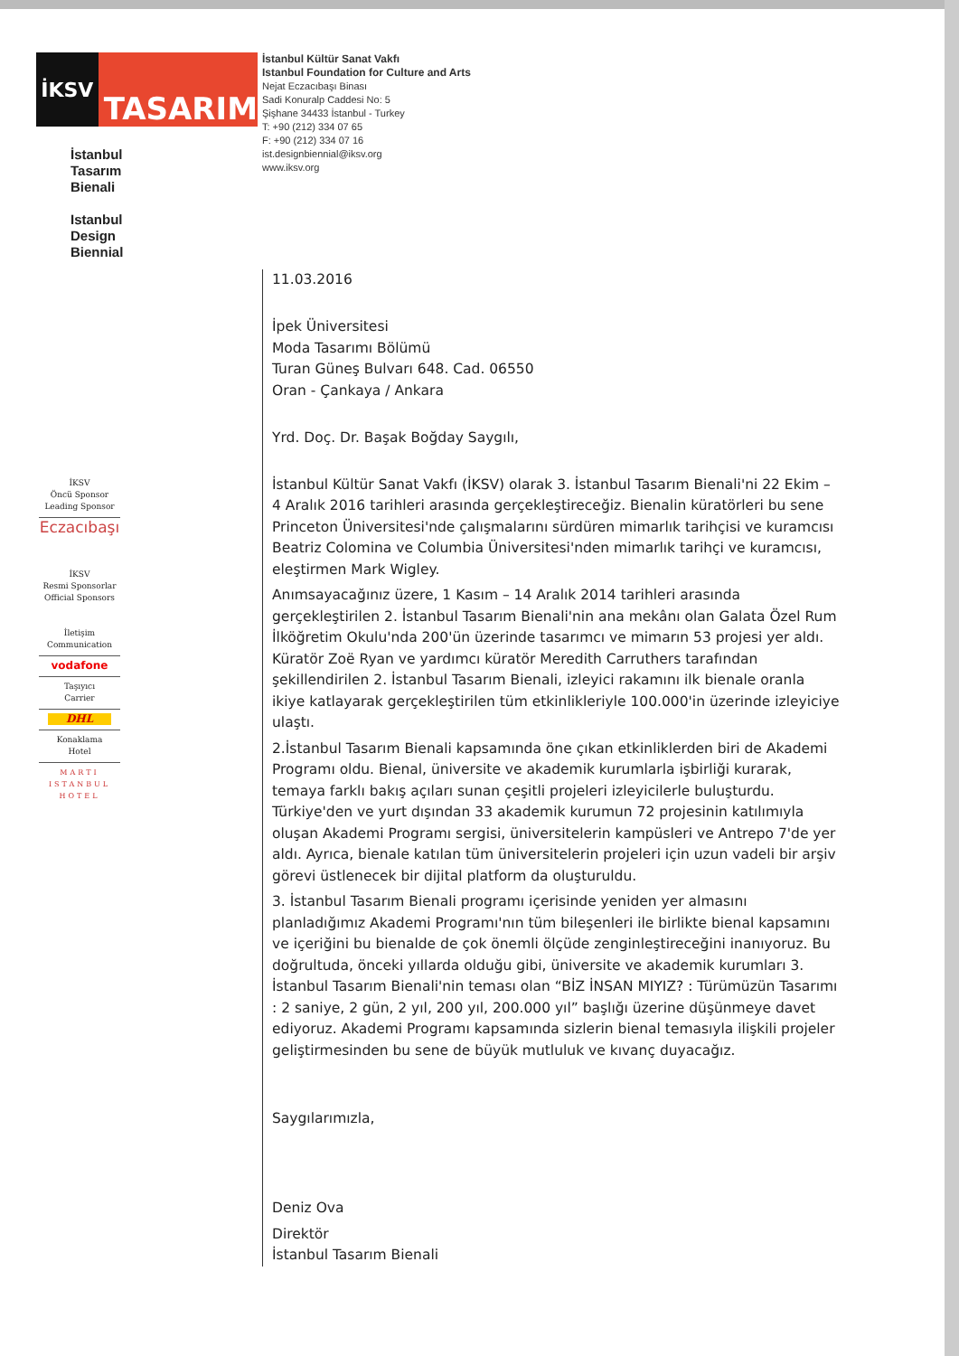İKSV
TASARIM
İstanbul
Tasarım
Bienali
Istanbul
Design
Biennial
İKSV
Öncü Sponsor
Leading Sponsor
Eczacıbaşı
İKSV
Resmi Sponsorlar
Official Sponsors
İletişim
Communication
vodafone
Taşıyıcı
Carrier
DHL
Konaklama
Hotel
MARTI
ISTANBUL
HOTEL
İstanbul Kültür Sanat Vakfı
Istanbul Foundation for Culture and Arts
Nejat Eczacıbaşı Binası
Sadi Konuralp Caddesi No: 5
Şişhane 34433 İstanbul - Turkey
T: +90 (212) 334 07 65
F: +90 (212) 334 07 16
ist.designbiennial@iksv.org
www.iksv.org
11.03.2016
İpek Üniversitesi
Moda Tasarımı Bölümü
Turan Güneş Bulvarı 648. Cad. 06550
Oran - Çankaya / Ankara
Yrd. Doç. Dr. Başak Boğday Saygılı,
İstanbul Kültür Sanat Vakfı (İKSV) olarak 3. İstanbul Tasarım Bienali'ni 22 Ekim – 4 Aralık 2016 tarihleri arasında gerçekleştireceğiz. Bienalin küratörleri bu sene Princeton Üniversitesi'nde çalışmalarını sürdüren mimarlık tarihçisi ve kuramcısı Beatriz Colomina ve Columbia Üniversitesi'nden mimarlık tarihçi ve kuramcısı, eleştirmen Mark Wigley.
Anımsayacağınız üzere, 1 Kasım – 14 Aralık 2014 tarihleri arasında gerçekleştirilen 2. İstanbul Tasarım Bienali'nin ana mekânı olan Galata Özel Rum İlköğretim Okulu'nda 200'ün üzerinde tasarımcı ve mimarın 53 projesi yer aldı. Küratör Zoë Ryan ve yardımcı küratör Meredith Carruthers tarafından şekillendirilen 2. İstanbul Tasarım Bienali, izleyici rakamını ilk bienale oranla ikiye katlayarak gerçekleştirilen tüm etkinlikleriyle 100.000'in üzerinde izleyiciye ulaştı.
2.İstanbul Tasarım Bienali kapsamında öne çıkan etkinliklerden biri de Akademi Programı oldu. Bienal, üniversite ve akademik kurumlarla işbirliği kurarak, temaya farklı bakış açıları sunan çeşitli projeleri izleyicilerle buluşturdu. Türkiye'den ve yurt dışından 33 akademik kurumun 72 projesinin katılımıyla oluşan Akademi Programı sergisi, üniversitelerin kampüsleri ve Antrepo 7'de yer aldı. Ayrıca, bienale katılan tüm üniversitelerin projeleri için uzun vadeli bir arşiv görevi üstlenecek bir dijital platform da oluşturuldu.
3. İstanbul Tasarım Bienali programı içerisinde yeniden yer almasını planladığımız Akademi Programı'nın tüm bileşenleri ile birlikte bienal kapsamını ve içeriğini bu bienalde de çok önemli ölçüde zenginleştireceğini inanıyoruz. Bu doğrultuda, önceki yıllarda olduğu gibi, üniversite ve akademik kurumları 3. İstanbul Tasarım Bienali'nin teması olan “BİZ İNSAN MIYIZ? : Türümüzün Tasarımı : 2 saniye, 2 gün, 2 yıl, 200 yıl, 200.000 yıl” başlığı üzerine düşünmeye davet ediyoruz. Akademi Programı kapsamında sizlerin bienal temasıyla ilişkili projeler geliştirmesinden bu sene de büyük mutluluk ve kıvanç duyacağız.
Saygılarımızla,
Deniz Ova
Direktör
İstanbul Tasarım Bienali